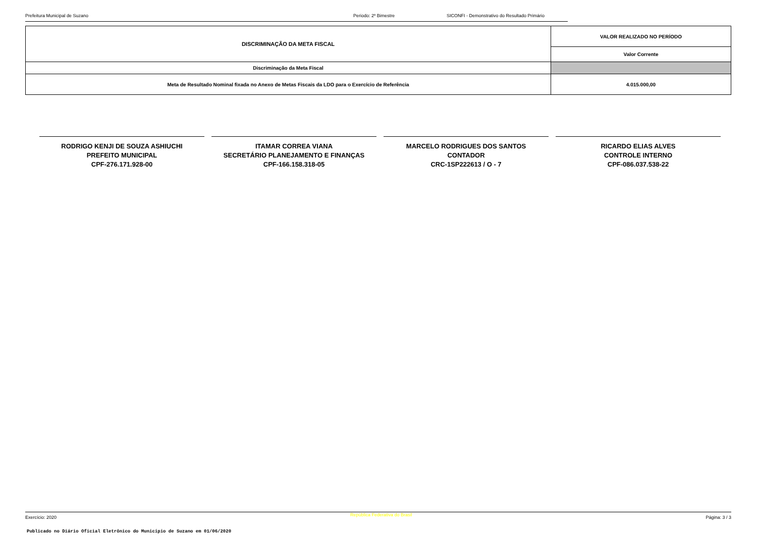Prefeitura Municipal de Suzano Periodo: 2º Bimestre SICONFI - Demonstrativo do Resultado Primário
| DISCRIMINAÇÃO DA META FISCAL | VALOR REALIZADO NO PERÍODO |
| --- | --- |
| | Valor Corrente |
| Discriminação da Meta Fiscal | |
| Meta de Resultado Nominal fixada no Anexo de Metas Fiscais da LDO para o Exercício de Referência | 4.015.000,00 |
RODRIGO KENJI DE SOUZA ASHIUCHI
PREFEITO MUNICIPAL
CPF-276.171.928-00
ITAMAR CORREA VIANA
SECRETÁRIO PLANEJAMENTO E FINANÇAS
CPF-166.158.318-05
MARCELO RODRIGUES DOS SANTOS
CONTADOR
CRC-1SP222613 / O - 7
RICARDO ELIAS ALVES
CONTROLE INTERNO
CPF-086.037.538-22
Exercício: 2020 República Federativa do Brasil Página: 3 / 3
Publicado no Diário Oficial Eletrônico do Município de Suzano em 01/06/2020